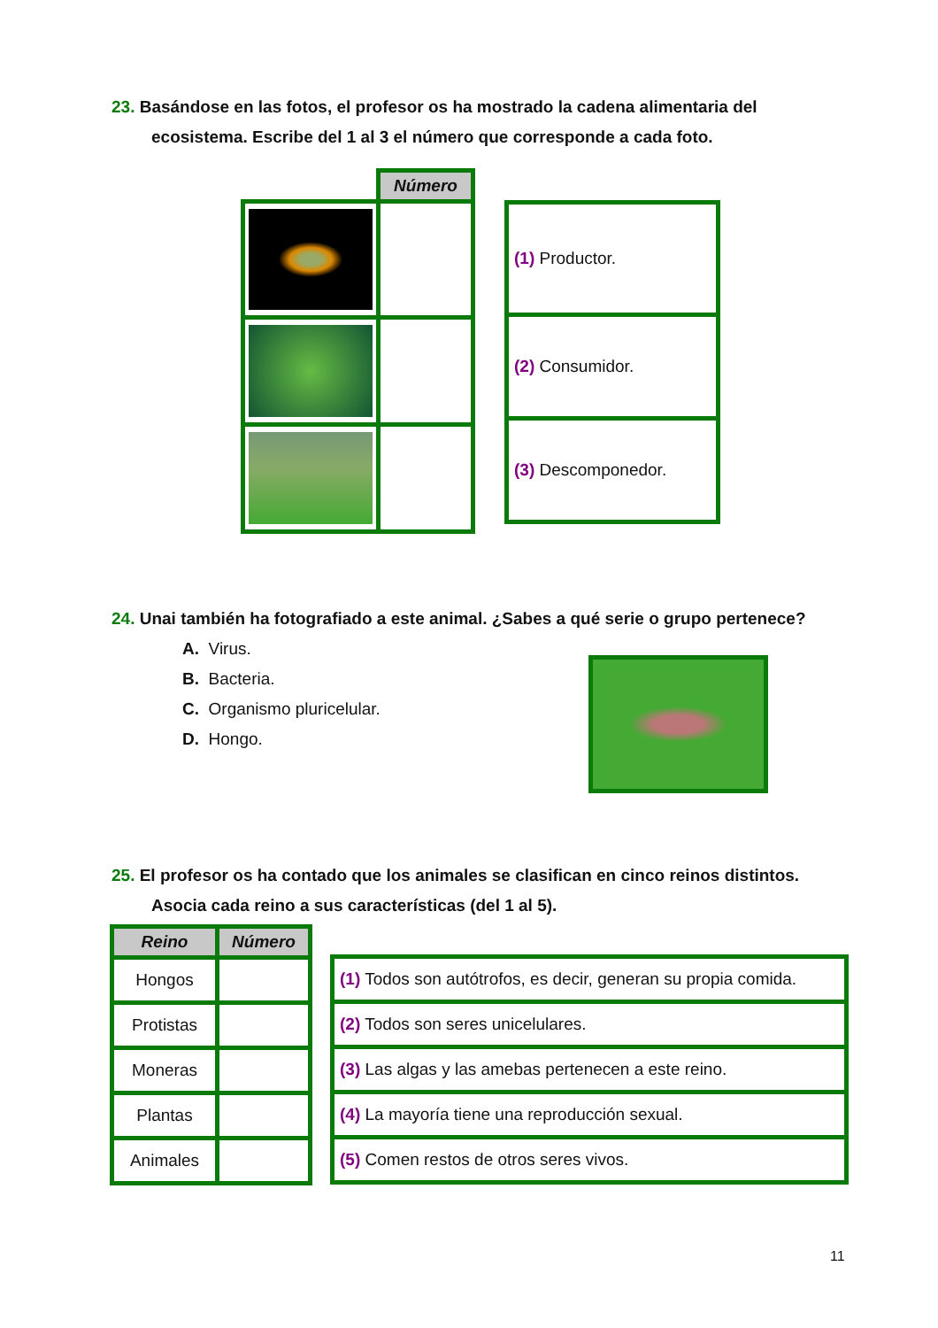23. Basándose en las fotos, el profesor os ha mostrado la cadena alimentaria del
ecosistema. Escribe del 1 al 3 el número que corresponde a cada foto.
| | Número |
| (1) Productor. |
| (2) Consumidor. |
| (3) Descomponedor. |
24. Unai también ha fotografiado a este animal. ¿Sabes a qué serie o grupo pertenece?
A. Virus.
B. Bacteria.
C. Organismo pluricelular.
D. Hongo.
25. El profesor os ha contado que los animales se clasifican en cinco reinos distintos.
Asocia cada reino a sus características (del 1 al 5).
| Reino | Número |
| --- | --- |
| Hongos | |
| Protistas | |
| Moneras | |
| Plantas | |
| Animales | |
| (1) Todos son autótrofos, es decir, generan su propia comida. |
| (2) Todos son seres unicelulares. |
| (3) Las algas y las amebas pertenecen a este reino. |
| (4) La mayoría tiene una reproducción sexual. |
| (5) Comen restos de otros seres vivos. |
11